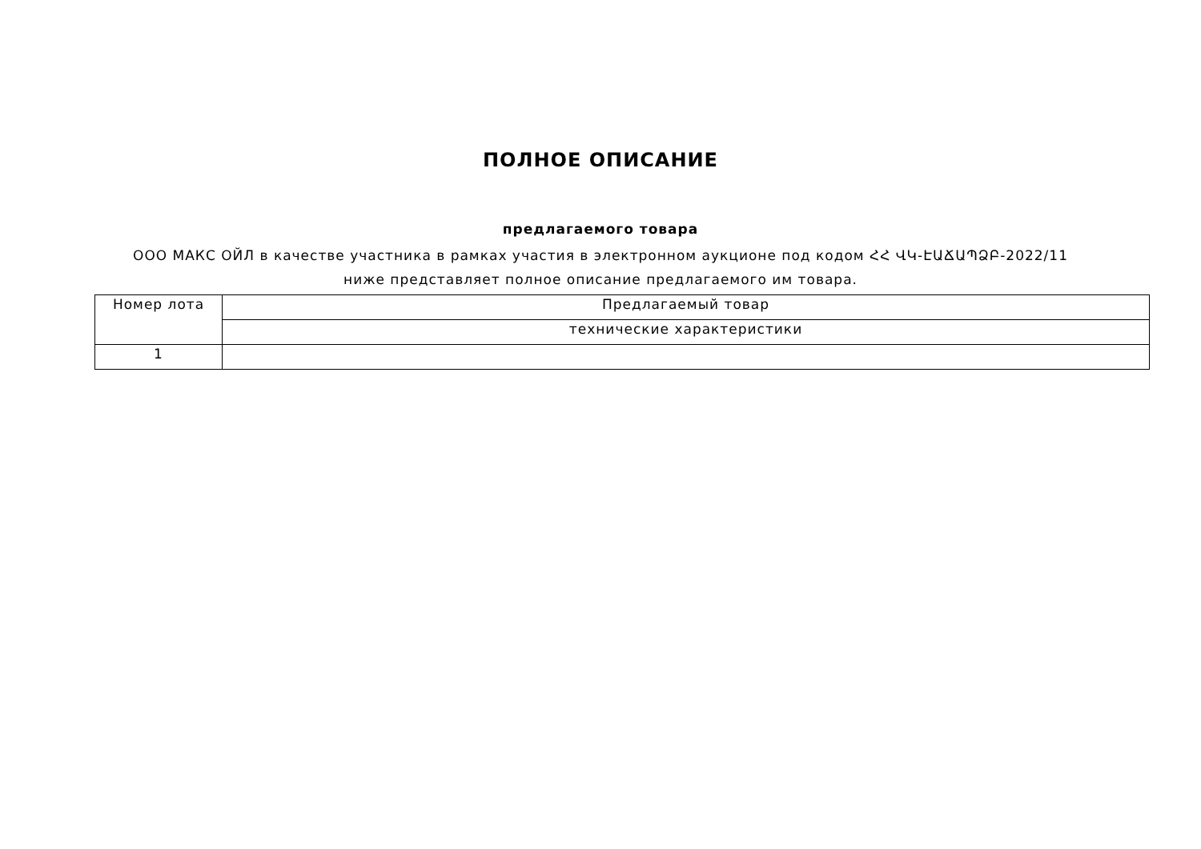ПОЛНОЕ ОПИСАНИЕ
предлагаемого товара
ООО МАКС ОЙЛ в качестве участника в рамках участия в электронном аукционе под кодом ՀՀ ՎԿ-ԷԱՃԱՊՁԲ-2022/11 ниже представляет полное описание предлагаемого им товара.
| Номер лота | Предлагаемый товар |
| | технические характеристики |
| 1 | |